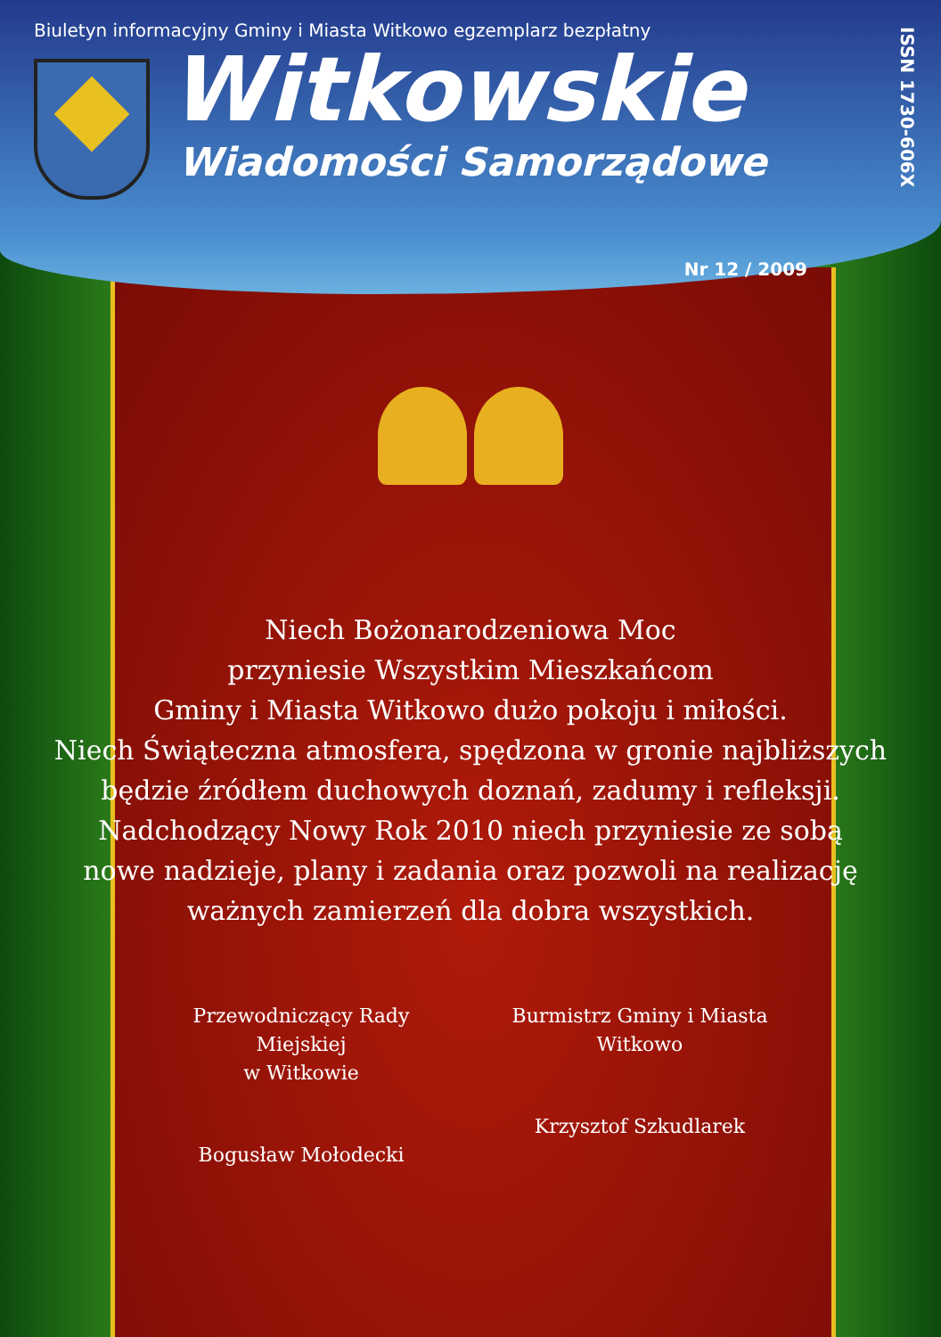Biuletyn informacyjny Gminy i Miasta Witkowo egzemplarz bezpłatny
Witkowskie
Wiadomości Samorządowe
ISSN 1730-606X
Nr 12 / 2009
Niech Bożonarodzeniowa Moc
przyniesie Wszystkim Mieszkańcom
Gminy i Miasta Witkowo dużo pokoju i miłości.
Niech Świąteczna atmosfera, spędzona w gronie najbliższych
będzie źródłem duchowych doznań, zadumy i refleksji.
Nadchodzący Nowy Rok 2010 niech przyniesie ze sobą
nowe nadzieje, plany i zadania oraz pozwoli na realizację
ważnych zamierzeń dla dobra wszystkich.
Przewodniczący Rady Miejskiej
w Witkowie
Bogusław Mołodecki
Burmistrz Gminy i Miasta
Witkowo
Krzysztof Szkudlarek